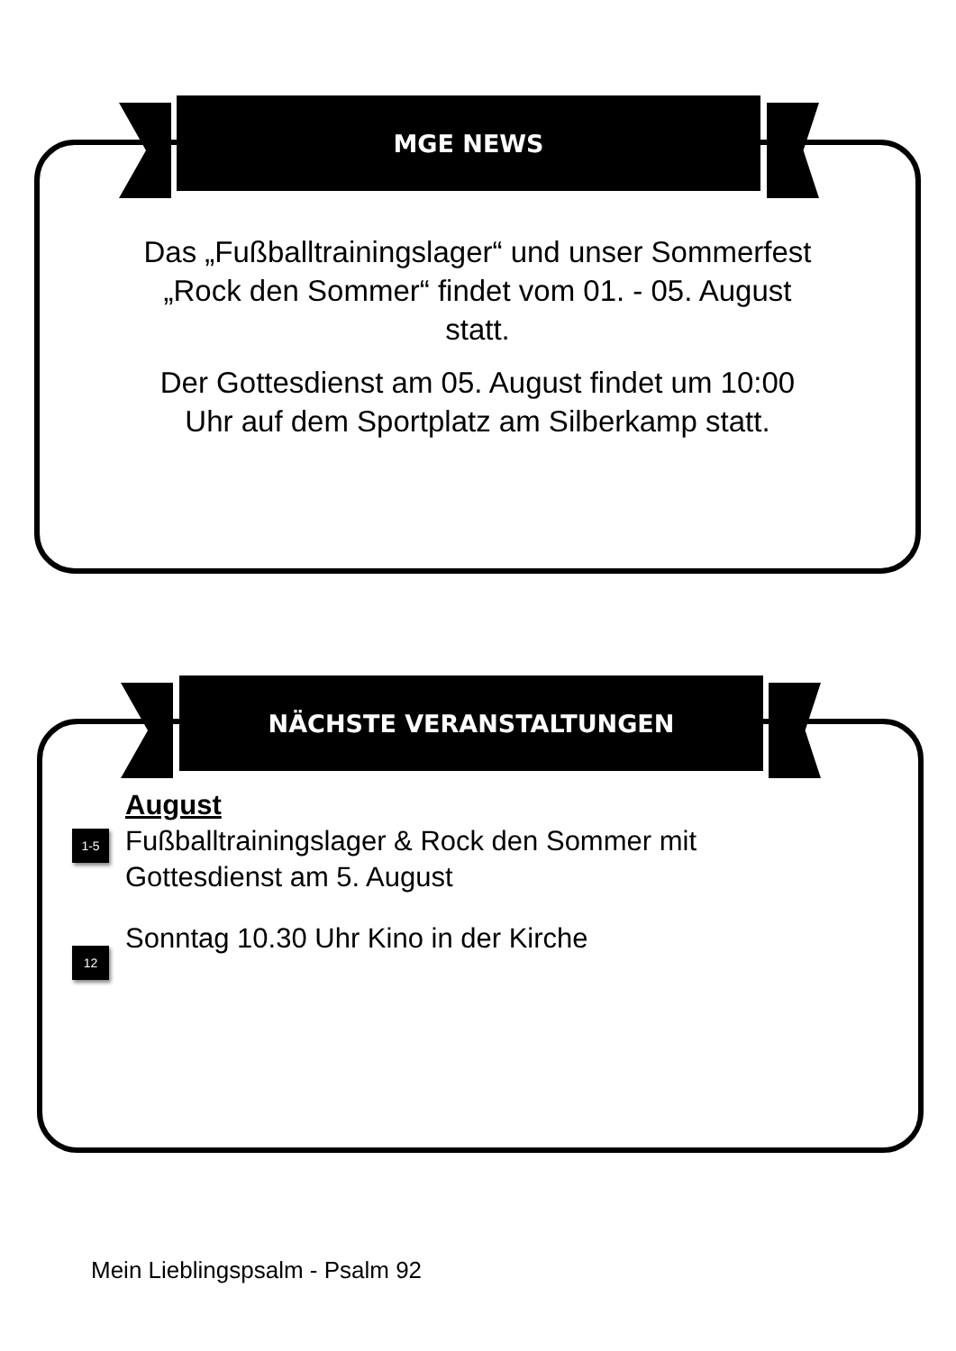MGE NEWS
Das „Fußballtrainingslager“ und unser Sommerfest „Rock den Sommer“ findet vom 01. - 05. August statt.
Der Gottesdienst am 05. August findet um 10:00 Uhr auf dem Sportplatz am Silberkamp statt.
NÄCHSTE VERANSTALTUNGEN
August
1-5
Fußballtrainingslager & Rock den Sommer mit Gottesdienst am 5. August
12
Sonntag 10.30 Uhr Kino in der Kirche
Mein Lieblingspsalm - Psalm 92